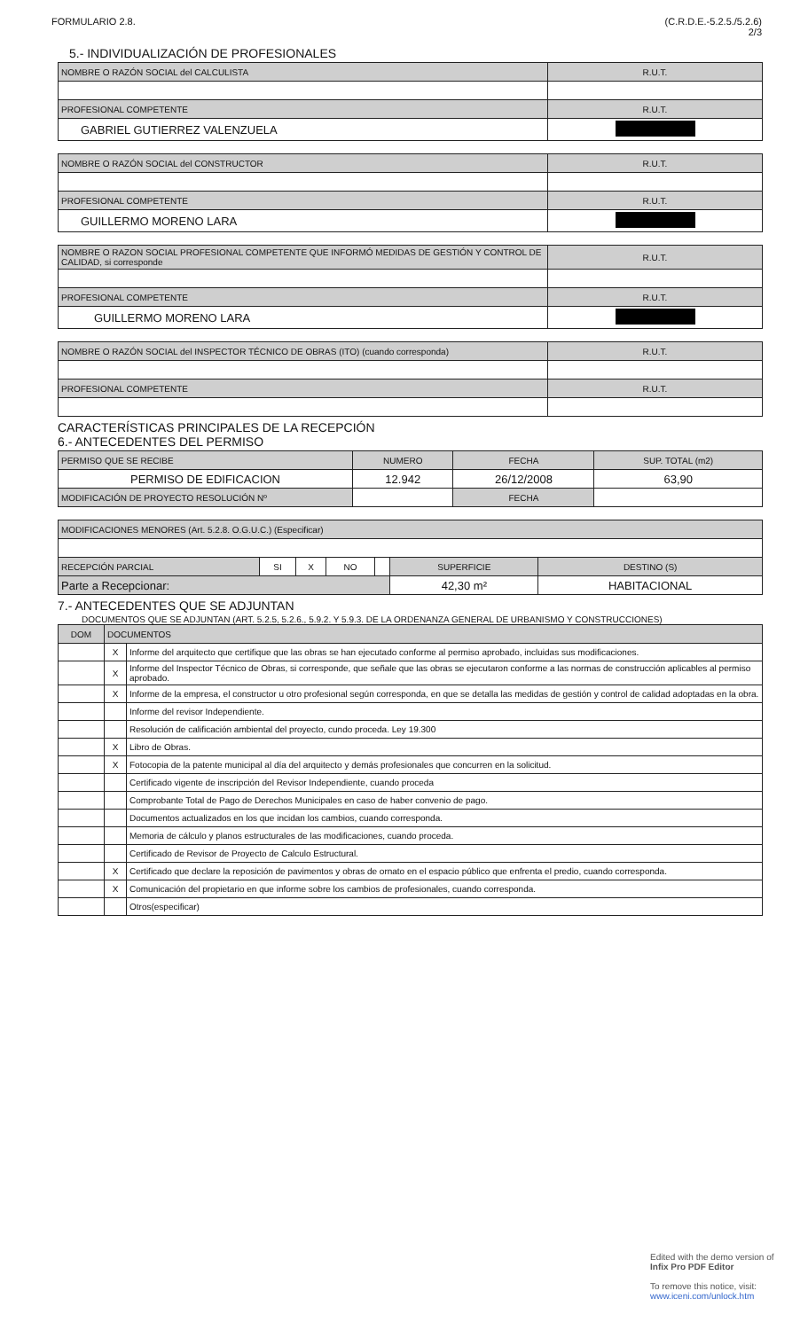FORMULARIO 2.8. (C.R.D.E.-5.2.5./5.2.6)
2/3
5.- INDIVIDUALIZACIÓN DE PROFESIONALES
| NOMBRE O RAZÓN SOCIAL del CALCULISTA | R.U.T. |
| PROFESIONAL COMPETENTE | R.U.T. |
| GABRIEL GUTIERREZ VALENZUELA | |
| NOMBRE O RAZÓN SOCIAL del CONSTRUCTOR | R.U.T. |
| PROFESIONAL COMPETENTE | R.U.T. |
| GUILLERMO MORENO LARA | |
| NOMBRE O RAZON SOCIAL PROFESIONAL COMPETENTE QUE INFORMÓ MEDIDAS DE GESTIÓN Y CONTROL DE CALIDAD, si corresponde | R.U.T. |
| PROFESIONAL COMPETENTE | R.U.T. |
| GUILLERMO MORENO LARA | |
| NOMBRE O RAZÓN SOCIAL del INSPECTOR TÉCNICO DE OBRAS (ITO) (cuando corresponda) | R.U.T. |
| PROFESIONAL COMPETENTE | R.U.T. |
CARACTERÍSTICAS PRINCIPALES DE LA RECEPCIÓN
6.- ANTECEDENTES DEL PERMISO
| PERMISO QUE SE RECIBE | NUMERO | FECHA | SUP. TOTAL (m2) |
| PERMISO DE EDIFICACION | 12.942 | 26/12/2008 | 63,90 |
| MODIFICACIÓN DE PROYECTO RESOLUCIÓN Nº | | FECHA | |
| MODIFICACIONES MENORES (Art. 5.2.8. O.G.U.C.) (Especificar) | | | | | | |
| RECEPCIÓN PARCIAL | SI | X | NO | | SUPERFICIE | DESTINO (S) |
| Parte a Recepcionar: | | | | | 42,30 m² | HABITACIONAL |
7.- ANTECEDENTES QUE SE ADJUNTAN
DOCUMENTOS QUE SE ADJUNTAN (ART. 5.2.5, 5.2.6., 5.9.2. Y 5.9.3. DE LA ORDENANZA GENERAL DE URBANISMO Y CONSTRUCCIONES)
| DOM | DOCUMENTOS | |
| --- | --- | --- |
| | X | Informe del arquitecto que certifique que las obras se han ejecutado conforme al permiso aprobado, incluidas sus modificaciones. |
| | X | Informe del Inspector Técnico de Obras, si corresponde, que señale que las obras se ejecutaron conforme a las normas de construcción aplicables al permiso aprobado. |
| | X | Informe de la empresa, el constructor u otro profesional según corresponda, en que se detalla las medidas de gestión y control de calidad adoptadas en la obra. |
| | | Informe del revisor Independiente. |
| | | Resolución de calificación ambiental del proyecto, cundo proceda. Ley 19.300 |
| | X | Libro de Obras. |
| | X | Fotocopia de la patente municipal al día del arquitecto y demás profesionales que concurren en la solicitud. |
| | | Certificado vigente de inscripción del Revisor Independiente, cuando proceda |
| | | Comprobante Total de Pago de Derechos Municipales en caso de haber convenio de pago. |
| | | Documentos actualizados en los que incidan los cambios, cuando corresponda. |
| | | Memoria de cálculo y planos estructurales de las modificaciones, cuando proceda. |
| | | Certificado de Revisor de Proyecto de Calculo Estructural. |
| | X | Certificado que declare la reposición de pavimentos y obras de ornato en el espacio público que enfrenta el predio, cuando corresponda. |
| | X | Comunicación del propietario en que informe sobre los cambios de profesionales, cuando corresponda. |
| | | Otros(especificar) |
Edited with the demo version of
Infix Pro PDF Editor
To remove this notice, visit:
www.iceni.com/unlock.htm